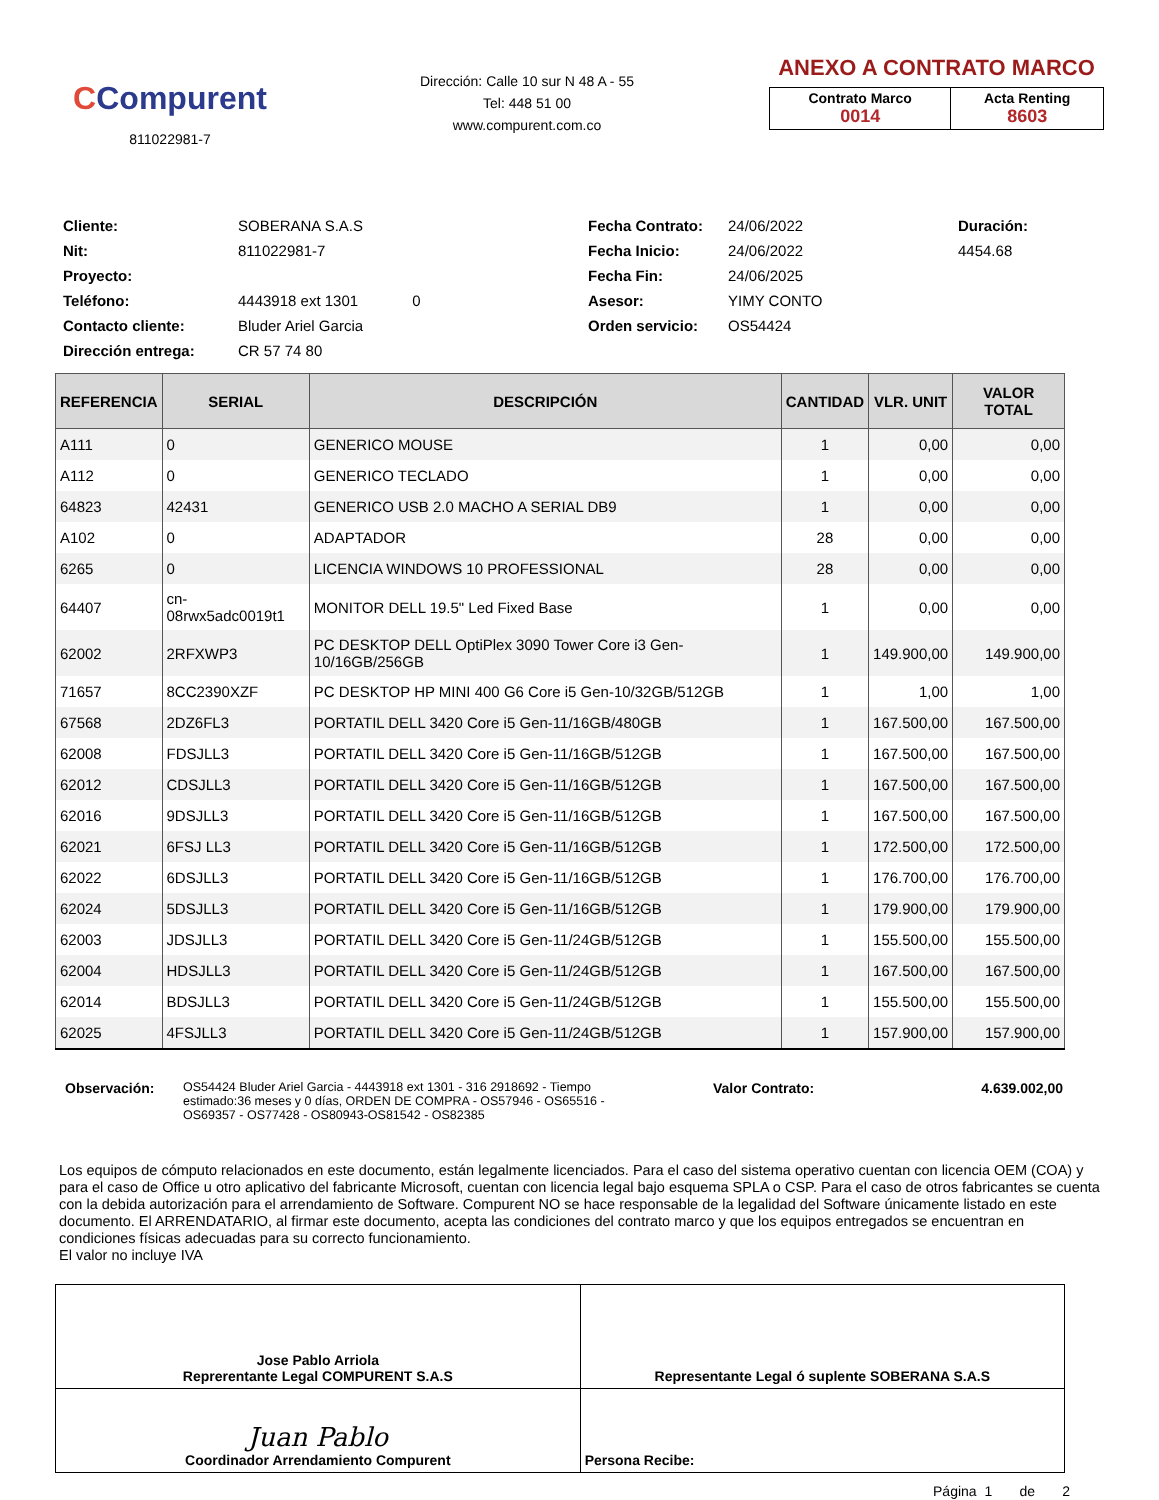CCompurent
811022981-7
Dirección: Calle 10 sur N 48 A - 55
Tel: 448 51 00
www.compurent.com.co
ANEXO A CONTRATO MARCO
| Contrato Marco 0014 | Acta Renting 8603 |
Cliente:
SOBERANA S.A.S
Fecha Contrato:
24/06/2022
Duración:
Nit:
811022981-7
Fecha Inicio:
24/06/2022
4454.68
Proyecto:
Fecha Fin:
24/06/2025
Teléfono:
4443918 ext 1301 0
Asesor:
YIMY CONTO
Contacto cliente:
Bluder Ariel Garcia
Orden servicio:
OS54424
Dirección entrega:
CR 57 74 80
| REFERENCIA | SERIAL | DESCRIPCIÓN | CANTIDAD | VLR. UNIT | VALOR TOTAL |
| --- | --- | --- | --- | --- | --- |
| A111 | 0 | GENERICO MOUSE | 1 | 0,00 | 0,00 |
| A112 | 0 | GENERICO TECLADO | 1 | 0,00 | 0,00 |
| 64823 | 42431 | GENERICO USB 2.0 MACHO A SERIAL DB9 | 1 | 0,00 | 0,00 |
| A102 | 0 | ADAPTADOR | 28 | 0,00 | 0,00 |
| 6265 | 0 | LICENCIA WINDOWS 10 PROFESSIONAL | 28 | 0,00 | 0,00 |
| 64407 | cn-08rwx5adc0019t1 | MONITOR DELL 19.5" Led Fixed Base | 1 | 0,00 | 0,00 |
| 62002 | 2RFXWP3 | PC DESKTOP DELL OptiPlex 3090 Tower Core i3 Gen-10/16GB/256GB | 1 | 149.900,00 | 149.900,00 |
| 71657 | 8CC2390XZF | PC DESKTOP HP MINI 400 G6 Core i5 Gen-10/32GB/512GB | 1 | 1,00 | 1,00 |
| 67568 | 2DZ6FL3 | PORTATIL DELL 3420 Core i5 Gen-11/16GB/480GB | 1 | 167.500,00 | 167.500,00 |
| 62008 | FDSJLL3 | PORTATIL DELL 3420 Core i5 Gen-11/16GB/512GB | 1 | 167.500,00 | 167.500,00 |
| 62012 | CDSJLL3 | PORTATIL DELL 3420 Core i5 Gen-11/16GB/512GB | 1 | 167.500,00 | 167.500,00 |
| 62016 | 9DSJLL3 | PORTATIL DELL 3420 Core i5 Gen-11/16GB/512GB | 1 | 167.500,00 | 167.500,00 |
| 62021 | 6FSJ LL3 | PORTATIL DELL 3420 Core i5 Gen-11/16GB/512GB | 1 | 172.500,00 | 172.500,00 |
| 62022 | 6DSJLL3 | PORTATIL DELL 3420 Core i5 Gen-11/16GB/512GB | 1 | 176.700,00 | 176.700,00 |
| 62024 | 5DSJLL3 | PORTATIL DELL 3420 Core i5 Gen-11/16GB/512GB | 1 | 179.900,00 | 179.900,00 |
| 62003 | JDSJLL3 | PORTATIL DELL 3420 Core i5 Gen-11/24GB/512GB | 1 | 155.500,00 | 155.500,00 |
| 62004 | HDSJLL3 | PORTATIL DELL 3420 Core i5 Gen-11/24GB/512GB | 1 | 167.500,00 | 167.500,00 |
| 62014 | BDSJLL3 | PORTATIL DELL 3420 Core i5 Gen-11/24GB/512GB | 1 | 155.500,00 | 155.500,00 |
| 62025 | 4FSJLL3 | PORTATIL DELL 3420 Core i5 Gen-11/24GB/512GB | 1 | 157.900,00 | 157.900,00 |
Observación: OS54424 Bluder Ariel Garcia - 4443918 ext 1301 - 316 2918692 - Tiempo estimado:36 meses y 0 días, ORDEN DE COMPRA - OS57946 - OS65516 - OS69357 - OS77428 - OS80943-OS81542 - OS82385
Valor Contrato: 4.639.002,00
Los equipos de cómputo relacionados en este documento, están legalmente licenciados. Para el caso del sistema operativo cuentan con licencia OEM (COA) y para el caso de Office u otro aplicativo del fabricante Microsoft, cuentan con licencia legal bajo esquema SPLA o CSP. Para el caso de otros fabricantes se cuenta con la debida autorización para el arrendamiento de Software. Compurent NO se hace responsable de la legalidad del Software únicamente listado en este documento. El ARRENDATARIO, al firmar este documento, acepta las condiciones del contrato marco y que los equipos entregados se encuentran en condiciones físicas adecuadas para su correcto funcionamiento.
El valor no incluye IVA
| Jose Pablo Arriola Reprerentante Legal COMPURENT S.A.S | Representante Legal ó suplente SOBERANA S.A.S |
| Juan Pablo Coordinador Arrendamiento Compurent | Persona Recibe: |
Página 1 de 2